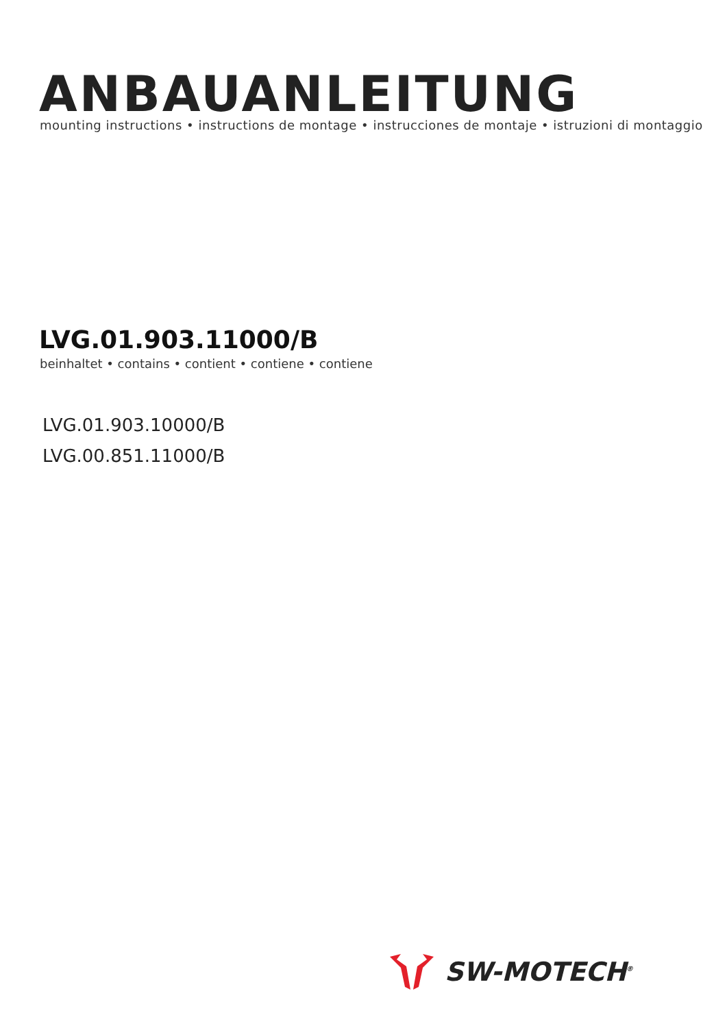ANBAUANLEITUNG
mounting instructions • instructions de montage • instrucciones de montaje • istruzioni di montaggio
LVG.01.903.11000/B
beinhaltet • contains • contient • contiene • contiene
LVG.01.903.10000/B
LVG.00.851.11000/B
SW-MOTECH<sup>®</sup>